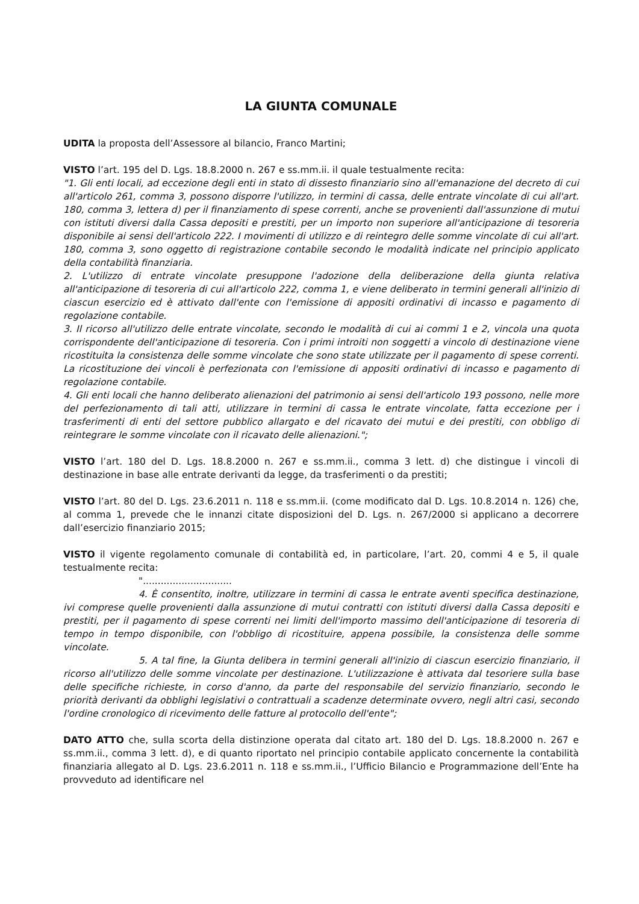LA GIUNTA COMUNALE
UDITA la proposta dell’Assessore al bilancio, Franco Martini;
VISTO l’art. 195 del D. Lgs. 18.8.2000 n. 267 e ss.mm.ii. il quale testualmente recita:
"1. Gli enti locali, ad eccezione degli enti in stato di dissesto finanziario sino all'emanazione del decreto di cui all'articolo 261, comma 3, possono disporre l'utilizzo, in termini di cassa, delle entrate vincolate di cui all'art. 180, comma 3, lettera d) per il finanziamento di spese correnti, anche se provenienti dall'assunzione di mutui con istituti diversi dalla Cassa depositi e prestiti, per un importo non superiore all'anticipazione di tesoreria disponibile ai sensi dell'articolo 222. I movimenti di utilizzo e di reintegro delle somme vincolate di cui all'art. 180, comma 3, sono oggetto di registrazione contabile secondo le modalità indicate nel principio applicato della contabilità finanziaria.
2. L'utilizzo di entrate vincolate presuppone l'adozione della deliberazione della giunta relativa all'anticipazione di tesoreria di cui all'articolo 222, comma 1, e viene deliberato in termini generali all'inizio di ciascun esercizio ed è attivato dall'ente con l'emissione di appositi ordinativi di incasso e pagamento di regolazione contabile.
3. Il ricorso all'utilizzo delle entrate vincolate, secondo le modalità di cui ai commi 1 e 2, vincola una quota corrispondente dell'anticipazione di tesoreria. Con i primi introiti non soggetti a vincolo di destinazione viene ricostituita la consistenza delle somme vincolate che sono state utilizzate per il pagamento di spese correnti. La ricostituzione dei vincoli è perfezionata con l'emissione di appositi ordinativi di incasso e pagamento di regolazione contabile.
4. Gli enti locali che hanno deliberato alienazioni del patrimonio ai sensi dell'articolo 193 possono, nelle more del perfezionamento di tali atti, utilizzare in termini di cassa le entrate vincolate, fatta eccezione per i trasferimenti di enti del settore pubblico allargato e del ricavato dei mutui e dei prestiti, con obbligo di reintegrare le somme vincolate con il ricavato delle alienazioni.";
VISTO l’art. 180 del D. Lgs. 18.8.2000 n. 267 e ss.mm.ii., comma 3 lett. d) che distingue i vincoli di destinazione in base alle entrate derivanti da legge, da trasferimenti o da prestiti;
VISTO l’art. 80 del D. Lgs. 23.6.2011 n. 118 e ss.mm.ii. (come modificato dal D. Lgs. 10.8.2014 n. 126) che, al comma 1, prevede che le innanzi citate disposizioni del D. Lgs. n. 267/2000 si applicano a decorrere dall’esercizio finanziario 2015;
VISTO il vigente regolamento comunale di contabilità ed, in particolare, l’art. 20, commi 4 e 5, il quale testualmente recita:
"..............................
4. È consentito, inoltre, utilizzare in termini di cassa le entrate aventi specifica destinazione, ivi comprese quelle provenienti dalla assunzione di mutui contratti con istituti diversi dalla Cassa depositi e prestiti, per il pagamento di spese correnti nei limiti dell'importo massimo dell'anticipazione di tesoreria di tempo in tempo disponibile, con l'obbligo di ricostituire, appena possibile, la consistenza delle somme vincolate.
5. A tal fine, la Giunta delibera in termini generali all'inizio di ciascun esercizio finanziario, il ricorso all'utilizzo delle somme vincolate per destinazione. L'utilizzazione è attivata dal tesoriere sulla base delle specifiche richieste, in corso d'anno, da parte del responsabile del servizio finanziario, secondo le priorità derivanti da obblighi legislativi o contrattuali a scadenze determinate ovvero, negli altri casi, secondo l'ordine cronologico di ricevimento delle fatture al protocollo dell'ente";
DATO ATTO che, sulla scorta della distinzione operata dal citato art. 180 del D. Lgs. 18.8.2000 n. 267 e ss.mm.ii., comma 3 lett. d), e di quanto riportato nel principio contabile applicato concernente la contabilità finanziaria allegato al D. Lgs. 23.6.2011 n. 118 e ss.mm.ii., l’Ufficio Bilancio e Programmazione dell’Ente ha provveduto ad identificare nel